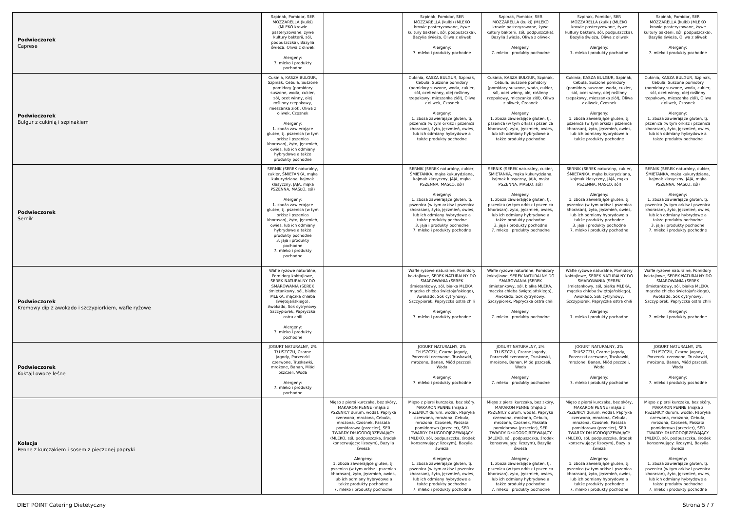| Podwieczorek Caprese | Szpinak, Pomidor, SER MOZZARELLA (kulki) (MLEKO krowie pasteryzowane, żywe kultury bakterii, sól, podpuszczka), Bazylia świeża, Oliwa z oliwek Alergeny: 7. mleko i produkty pochodne | | Szpinak, Pomidor, SER MOZZARELLA (kulki) (MLEKO krowie pasteryzowane, żywe kultury bakterii, sól, podpuszczka), Bazylia świeża, Oliwa z oliwek Alergeny: 7. mleko i produkty pochodne | Szpinak, Pomidor, SER MOZZARELLA (kulki) (MLEKO krowie pasteryzowane, żywe kultury bakterii, sól, podpuszczka), Bazylia świeża, Oliwa z oliwek Alergeny: 7. mleko i produkty pochodne | Szpinak, Pomidor, SER MOZZARELLA (kulki) (MLEKO krowie pasteryzowane, żywe kultury bakterii, sól, podpuszczka), Bazylia świeża, Oliwa z oliwek Alergeny: 7. mleko i produkty pochodne | Szpinak, Pomidor, SER MOZZARELLA (kulki) (MLEKO krowie pasteryzowane, żywe kultury bakterii, sól, podpuszczka), Bazylia świeża, Oliwa z oliwek Alergeny: 7. mleko i produkty pochodne |
| Podwieczorek Bulgur z cukinią i szpinakiem | Cukinia, KASZA BULGUR, Szpinak, Cebula, Suszone pomidory (pomidory suszone, woda, cukier, sól, ocet winny, olej roślinny rzepakowy, mieszanka ziół), Oliwa z oliwek, Czosnek Alergeny: 1. zboża zawierające gluten, tj. pszenica (w tym orkisz i pszenica khorasan), żyto, jęczmień, owies, lub ich odmiany hybrydowe a także produkty pochodne | | Cukinia, KASZA BULGUR, Szpinak, Cebula, Suszone pomidory (pomidory suszone, woda, cukier, sól, ocet winny, olej roślinny rzepakowy, mieszanka ziół), Oliwa z oliwek, Czosnek Alergeny: 1. zboża zawierające gluten, tj. pszenica (w tym orkisz i pszenica khorasan), żyto, jęczmień, owies, lub ich odmiany hybrydowe a także produkty pochodne | Cukinia, KASZA BULGUR, Szpinak, Cebula, Suszone pomidory (pomidory suszone, woda, cukier, sól, ocet winny, olej roślinny rzepakowy, mieszanka ziół), Oliwa z oliwek, Czosnek Alergeny: 1. zboża zawierające gluten, tj. pszenica (w tym orkisz i pszenica khorasan), żyto, jęczmień, owies, lub ich odmiany hybrydowe a także produkty pochodne | Cukinia, KASZA BULGUR, Szpinak, Cebula, Suszone pomidory (pomidory suszone, woda, cukier, sól, ocet winny, olej roślinny rzepakowy, mieszanka ziół), Oliwa z oliwek, Czosnek Alergeny: 1. zboża zawierające gluten, tj. pszenica (w tym orkisz i pszenica khorasan), żyto, jęczmień, owies, lub ich odmiany hybrydowe a także produkty pochodne | Cukinia, KASZA BULGUR, Szpinak, Cebula, Suszone pomidory (pomidory suszone, woda, cukier, sól, ocet winny, olej roślinny rzepakowy, mieszanka ziół), Oliwa z oliwek, Czosnek Alergeny: 1. zboża zawierające gluten, tj. pszenica (w tym orkisz i pszenica khorasan), żyto, jęczmień, owies, lub ich odmiany hybrydowe a także produkty pochodne |
| Podwieczorek Sernik | SERNIK (SEREK naturalny, cukier, ŚMIETANKA, mąka kukurydziana, kajmak klasyczny, JAJA, mąka PSZENNA, MASŁO, sól) Alergeny: 1. zboża zawierające gluten, tj. pszenica (w tym orkisz i pszenica khorasan), żyto, jęczmień, owies, lub ich odmiany hybrydowe a także produkty pochodne 3. jaja i produkty pochodne 7. mleko i produkty pochodne | | SERNIK (SEREK naturalny, cukier, ŚMIETANKA, mąka kukurydziana, kajmak klasyczny, JAJA, mąka PSZENNA, MASŁO, sól) Alergeny: 1. zboża zawierające gluten, tj. pszenica (w tym orkisz i pszenica khorasan), żyto, jęczmień, owies, lub ich odmiany hybrydowe a także produkty pochodne 3. jaja i produkty pochodne 7. mleko i produkty pochodne | SERNIK (SEREK naturalny, cukier, ŚMIETANKA, mąka kukurydziana, kajmak klasyczny, JAJA, mąka PSZENNA, MASŁO, sól) Alergeny: 1. zboża zawierające gluten, tj. pszenica (w tym orkisz i pszenica khorasan), żyto, jęczmień, owies, lub ich odmiany hybrydowe a także produkty pochodne 3. jaja i produkty pochodne 7. mleko i produkty pochodne | SERNIK (SEREK naturalny, cukier, ŚMIETANKA, mąka kukurydziana, kajmak klasyczny, JAJA, mąka PSZENNA, MASŁO, sól) Alergeny: 1. zboża zawierające gluten, tj. pszenica (w tym orkisz i pszenica khorasan), żyto, jęczmień, owies, lub ich odmiany hybrydowe a także produkty pochodne 3. jaja i produkty pochodne 7. mleko i produkty pochodne | SERNIK (SEREK naturalny, cukier, ŚMIETANKA, mąka kukurydziana, kajmak klasyczny, JAJA, mąka PSZENNA, MASŁO, sól) Alergeny: 1. zboża zawierające gluten, tj. pszenica (w tym orkisz i pszenica khorasan), żyto, jęczmień, owies, lub ich odmiany hybrydowe a także produkty pochodne 3. jaja i produkty pochodne 7. mleko i produkty pochodne |
| Podwieczorek Kremowy dip z awokado i szczypiorkiem, wafle ryżowe | Wafle ryżowe naturalne, Pomidory koktajlowe, SEREK NATURALNY DO SMAROWANIA (SEREK śmietankowy, sól, białka MLEKA, mączka chleba świętojańskiego), Awokado, Sok cytrynowy, Szczypiorek, Papryczka ostra chili Alergeny: 7. mleko i produkty pochodne | | Wafle ryżowe naturalne, Pomidory koktajlowe, SEREK NATURALNY DO SMAROWANIA (SEREK śmietankowy, sól, białka MLEKA, mączka chleba świętojańskiego), Awokado, Sok cytrynowy, Szczypiorek, Papryczka ostra chili Alergeny: 7. mleko i produkty pochodne | Wafle ryżowe naturalne, Pomidory koktajlowe, SEREK NATURALNY DO SMAROWANIA (SEREK śmietankowy, sól, białka MLEKA, mączka chleba świętojańskiego), Awokado, Sok cytrynowy, Szczypiorek, Papryczka ostra chili Alergeny: 7. mleko i produkty pochodne | Wafle ryżowe naturalne, Pomidory koktajlowe, SEREK NATURALNY DO SMAROWANIA (SEREK śmietankowy, sól, białka MLEKA, mączka chleba świętojańskiego), Awokado, Sok cytrynowy, Szczypiorek, Papryczka ostra chili Alergeny: 7. mleko i produkty pochodne | Wafle ryżowe naturalne, Pomidory koktajlowe, SEREK NATURALNY DO SMAROWANIA (SEREK śmietankowy, sól, białka MLEKA, mączka chleba świętojańskiego), Awokado, Sok cytrynowy, Szczypiorek, Papryczka ostra chili Alergeny: 7. mleko i produkty pochodne |
| Podwieczorek Koktajl owoce leśne | JOGURT NATURALNY, 2% TŁUSZCZU, Czarne jagody, Porzeczki czerwone, Truskawki, mrożone, Banan, Miód pszczeli, Woda Alergeny: 7. mleko i produkty pochodne | | JOGURT NATURALNY, 2% TŁUSZCZU, Czarne jagody, Porzeczki czerwone, Truskawki, mrożone, Banan, Miód pszczeli, Woda Alergeny: 7. mleko i produkty pochodne | JOGURT NATURALNY, 2% TŁUSZCZU, Czarne jagody, Porzeczki czerwone, Truskawki, mrożone, Banan, Miód pszczeli, Woda Alergeny: 7. mleko i produkty pochodne | JOGURT NATURALNY, 2% TŁUSZCZU, Czarne jagody, Porzeczki czerwone, Truskawki, mrożone, Banan, Miód pszczeli, Woda Alergeny: 7. mleko i produkty pochodne | JOGURT NATURALNY, 2% TŁUSZCZU, Czarne jagody, Porzeczki czerwone, Truskawki, mrożone, Banan, Miód pszczeli, Woda Alergeny: 7. mleko i produkty pochodne |
| Kolacja Penne z kurczakiem i sosem z pieczonej papryki | | Mięso z piersi kurczaka, bez skóry, MAKARON PENNE (mąka z PSZENICY durum, woda), Papryka czerwona, mrożona, Cebula, mrożona, Czosnek, Passata pomidorowa (przecier), SER TWARDY DŁUGODOJRZEWAJĄCY (MLEKO, sól, podpuszczka, środek konserwujący: lizozym), Bazylia świeża Alergeny: 1. zboża zawierające gluten, tj. pszenica (w tym orkisz i pszenica khorasan), żyto, jęczmień, owies, lub ich odmiany hybrydowe a także produkty pochodne 7. mleko i produkty pochodne | Mięso z piersi kurczaka, bez skóry, MAKARON PENNE (mąka z PSZENICY durum, woda), Papryka czerwona, mrożona, Cebula, mrożona, Czosnek, Passata pomidorowa (przecier), SER TWARDY DŁUGODOJRZEWAJĄCY (MLEKO, sól, podpuszczka, środek konserwujący: lizozym), Bazylia świeża Alergeny: 1. zboża zawierające gluten, tj. pszenica (w tym orkisz i pszenica khorasan), żyto, jęczmień, owies, lub ich odmiany hybrydowe a także produkty pochodne 7. mleko i produkty pochodne | Mięso z piersi kurczaka, bez skóry, MAKARON PENNE (mąka z PSZENICY durum, woda), Papryka czerwona, mrożona, Cebula, mrożona, Czosnek, Passata pomidorowa (przecier), SER TWARDY DŁUGODOJRZEWAJĄCY (MLEKO, sól, podpuszczka, środek konserwujący: lizozym), Bazylia świeża Alergeny: 1. zboża zawierające gluten, tj. pszenica (w tym orkisz i pszenica khorasan), żyto, jęczmień, owies, lub ich odmiany hybrydowe a także produkty pochodne 7. mleko i produkty pochodne | Mięso z piersi kurczaka, bez skóry, MAKARON PENNE (mąka z PSZENICY durum, woda), Papryka czerwona, mrożona, Cebula, mrożona, Czosnek, Passata pomidorowa (przecier), SER TWARDY DŁUGODOJRZEWAJĄCY (MLEKO, sól, podpuszczka, środek konserwujący: lizozym), Bazylia świeża Alergeny: 1. zboża zawierające gluten, tj. pszenica (w tym orkisz i pszenica khorasan), żyto, jęczmień, owies, lub ich odmiany hybrydowe a także produkty pochodne 7. mleko i produkty pochodne | Mięso z piersi kurczaka, bez skóry, MAKARON PENNE (mąka z PSZENICY durum, woda), Papryka czerwona, mrożona, Cebula, mrożona, Czosnek, Passata pomidorowa (przecier), SER TWARDY DŁUGODOJRZEWAJĄCY (MLEKO, sól, podpuszczka, środek konserwujący: lizozym), Bazylia świeża Alergeny: 1. zboża zawierające gluten, tj. pszenica (w tym orkisz i pszenica khorasan), żyto, jęczmień, owies, lub ich odmiany hybrydowe a także produkty pochodne 7. mleko i produkty pochodne |
DIET POINT Catering Dietetyczny
Strona 5 / 7